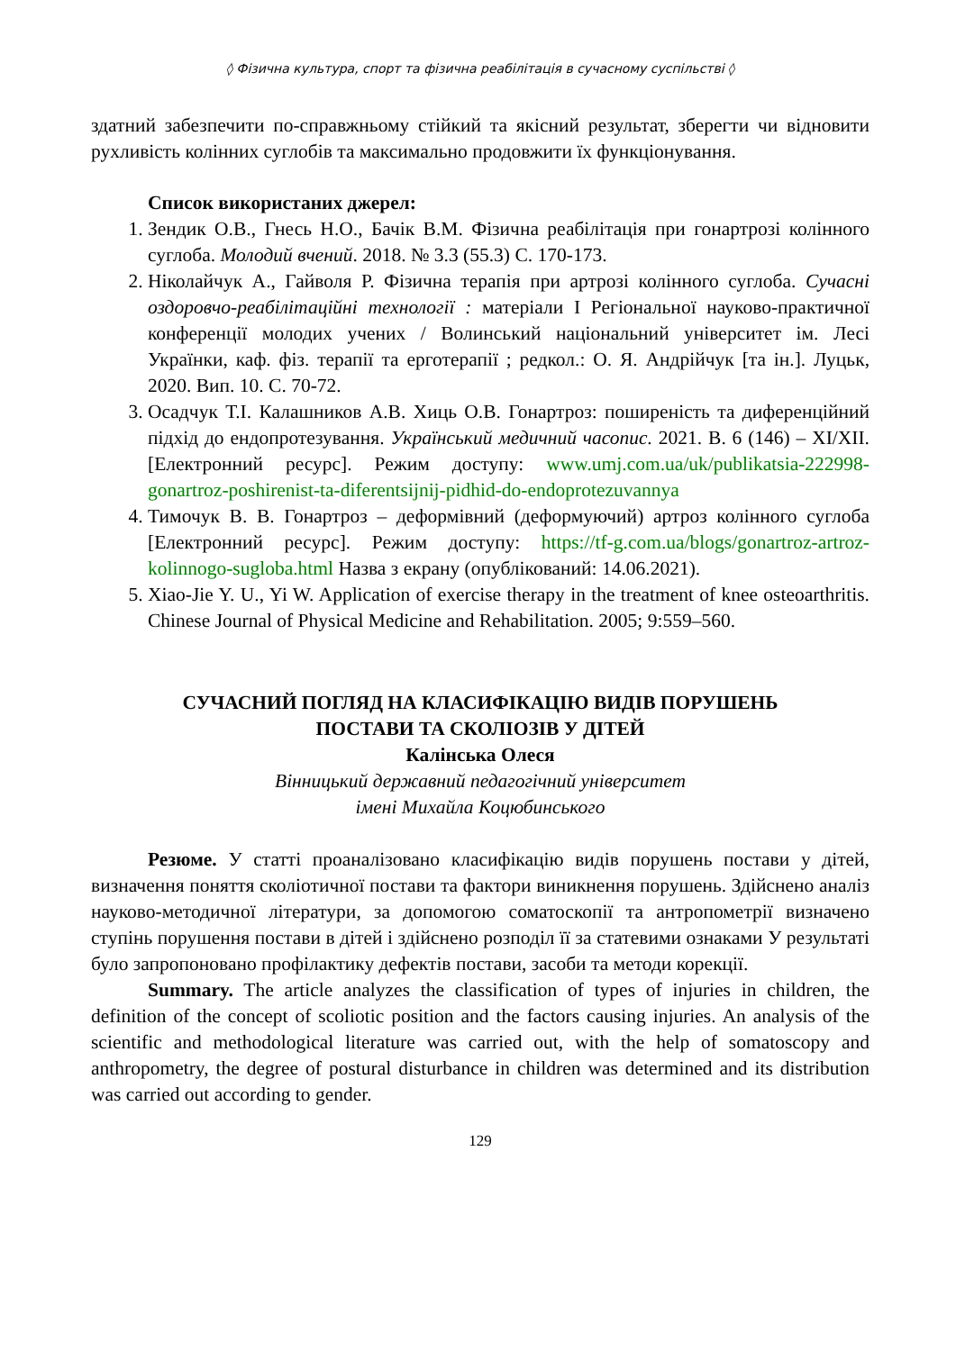◊ Фізична культура, спорт та фізична реабілітація в сучасному суспільстві ◊
здатний забезпечити по-справжньому стійкий та якісний результат, зберегти чи відновити рухливість колінних суглобів та максимально продовжити їх функціонування.
Список використаних джерел:
1. Зендик О.В., Гнесь Н.О., Бачік В.М. Фізична реабілітація при гонартрозі колінного суглоба. Молодий вчений. 2018. № 3.3 (55.3) С. 170-173.
2. Ніколайчук А., Гайволя Р. Фізична терапія при артрозі колінного суглоба. Сучасні оздоровчо-реабілітаційні технології : матеріали I Регіональної науково-практичної конференції молодих учених / Волинський національний університет ім. Лесі Українки, каф. фіз. терапії та ерготерапії ; редкол.: О. Я. Андрійчук [та ін.]. Луцьк, 2020. Вип. 10. С. 70-72.
3. Осадчук Т.І. Калашников А.В. Хиць О.В. Гонартроз: поширеність та диференційний підхід до ендопротезування. Український медичний часопис. 2021. В. 6 (146) – XI/XII. [Електронний ресурс]. Режим доступу: www.umj.com.ua/uk/publikatsia-222998-gonartroz-poshirenist-ta-diferentsijnij-pidhid-do-endoprotezuvannya
4. Тимочук В. В. Гонартроз – деформівний (деформуючий) артроз колінного суглоба [Електронний ресурс]. Режим доступу: https://tf-g.com.ua/blogs/gonartroz-artroz-kolinnogo-sugloba.html Назва з екрану (опублікований: 14.06.2021).
5. Xiao-Jie Y. U., Yi W. Application of exercise therapy in the treatment of knee osteoarthritis. Chinese Journal of Physical Medicine and Rehabilitation. 2005; 9:559–560.
СУЧАСНИЙ ПОГЛЯД НА КЛАСИФІКАЦІЮ ВИДІВ ПОРУШЕНЬ
ПОСТАВИ ТА СКОЛІОЗІВ У ДІТЕЙ
Калінська Олеся
Вінницький державний педагогічний університет
імені Михайла Коцюбинського
Резюме. У статті проаналізовано класифікацію видів порушень постави у дітей, визначення поняття сколіотичної постави та фактори виникнення порушень. Здійснено аналіз науково-методичної літератури, за допомогою соматоскопії та антропометрії визначено ступінь порушення постави в дітей і здійснено розподіл її за статевими ознаками У результаті було запропоновано профілактику дефектів постави, засоби та методи корекції.
Summary. The article analyzes the classification of types of injuries in children, the definition of the concept of scoliotic position and the factors causing injuries. An analysis of the scientific and methodological literature was carried out, with the help of somatoscopy and anthropometry, the degree of postural disturbance in children was determined and its distribution was carried out according to gender.
129